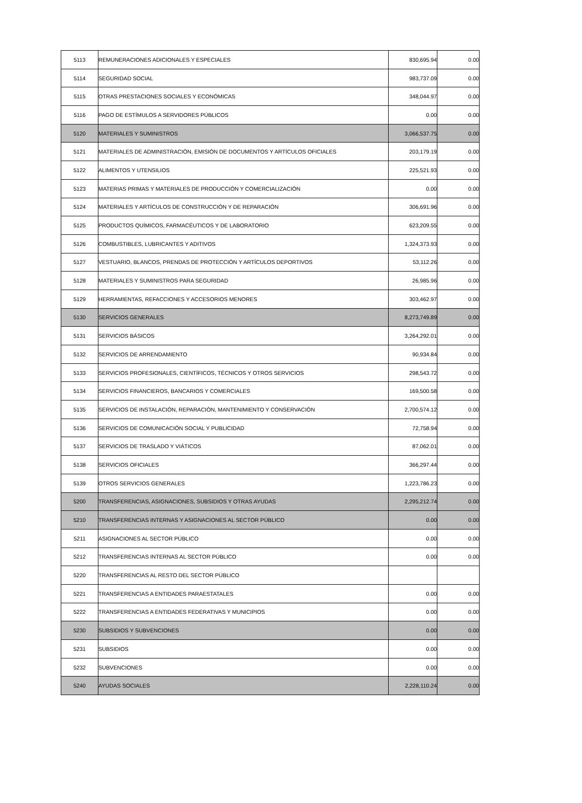| 5113 | REMUNERACIONES ADICIONALES Y ESPECIALES | 830,695.94 | 0.00 |
| 5114 | SEGURIDAD SOCIAL | 983,737.09 | 0.00 |
| 5115 | OTRAS PRESTACIONES SOCIALES Y ECONÓMICAS | 348,044.97 | 0.00 |
| 5116 | PAGO DE ESTÍMULOS A SERVIDORES PÚBLICOS | 0.00 | 0.00 |
| 5120 | MATERIALES Y SUMINISTROS | 3,066,537.75 | 0.00 |
| 5121 | MATERIALES DE ADMINISTRACIÓN, EMISIÓN DE DOCUMENTOS Y ARTÍCULOS OFICIALES | 203,179.19 | 0.00 |
| 5122 | ALIMENTOS Y UTENSILIOS | 225,521.93 | 0.00 |
| 5123 | MATERIAS PRIMAS Y MATERIALES DE PRODUCCIÓN Y COMERCIALIZACIÓN | 0.00 | 0.00 |
| 5124 | MATERIALES Y ARTÍCULOS DE CONSTRUCCIÓN Y DE REPARACIÓN | 306,691.96 | 0.00 |
| 5125 | PRODUCTOS QUÍMICOS, FARMACÉUTICOS Y DE LABORATORIO | 623,209.55 | 0.00 |
| 5126 | COMBUSTIBLES, LUBRICANTES Y ADITIVOS | 1,324,373.93 | 0.00 |
| 5127 | VESTUARIO, BLANCOS, PRENDAS DE PROTECCIÓN Y ARTÍCULOS DEPORTIVOS | 53,112.26 | 0.00 |
| 5128 | MATERIALES Y SUMINISTROS PARA SEGURIDAD | 26,985.96 | 0.00 |
| 5129 | HERRAMIENTAS, REFACCIONES Y ACCESORIOS MENORES | 303,462.97 | 0.00 |
| 5130 | SERVICIOS GENERALES | 8,273,749.89 | 0.00 |
| 5131 | SERVICIOS BÁSICOS | 3,264,292.01 | 0.00 |
| 5132 | SERVICIOS DE ARRENDAMIENTO | 90,934.84 | 0.00 |
| 5133 | SERVICIOS PROFESIONALES, CIENTÍFICOS, TÉCNICOS Y OTROS SERVICIOS | 298,543.72 | 0.00 |
| 5134 | SERVICIOS FINANCIEROS, BANCARIOS Y COMERCIALES | 169,500.58 | 0.00 |
| 5135 | SERVICIOS DE INSTALACIÓN, REPARACIÓN, MANTENIMIENTO Y CONSERVACIÓN | 2,700,574.12 | 0.00 |
| 5136 | SERVICIOS DE COMUNICACIÓN SOCIAL Y PUBLICIDAD | 72,758.94 | 0.00 |
| 5137 | SERVICIOS DE TRASLADO Y VIÁTICOS | 87,062.01 | 0.00 |
| 5138 | SERVICIOS OFICIALES | 366,297.44 | 0.00 |
| 5139 | OTROS SERVICIOS GENERALES | 1,223,786.23 | 0.00 |
| 5200 | TRANSFERENCIAS, ASIGNACIONES, SUBSIDIOS Y OTRAS AYUDAS | 2,295,212.74 | 0.00 |
| 5210 | TRANSFERENCIAS INTERNAS Y ASIGNACIONES AL SECTOR PÚBLICO | 0.00 | 0.00 |
| 5211 | ASIGNACIONES AL SECTOR PÚBLICO | 0.00 | 0.00 |
| 5212 | TRANSFERENCIAS INTERNAS AL SECTOR PÚBLICO | 0.00 | 0.00 |
| 5220 | TRANSFERENCIAS AL RESTO DEL SECTOR PÚBLICO | | |
| 5221 | TRANSFERENCIAS A ENTIDADES PARAESTATALES | 0.00 | 0.00 |
| 5222 | TRANSFERENCIAS A ENTIDADES FEDERATIVAS Y MUNICIPIOS | 0.00 | 0.00 |
| 5230 | SUBSIDIOS Y SUBVENCIONES | 0.00 | 0.00 |
| 5231 | SUBSIDIOS | 0.00 | 0.00 |
| 5232 | SUBVENCIONES | 0.00 | 0.00 |
| 5240 | AYUDAS SOCIALES | 2,228,110.24 | 0.00 |